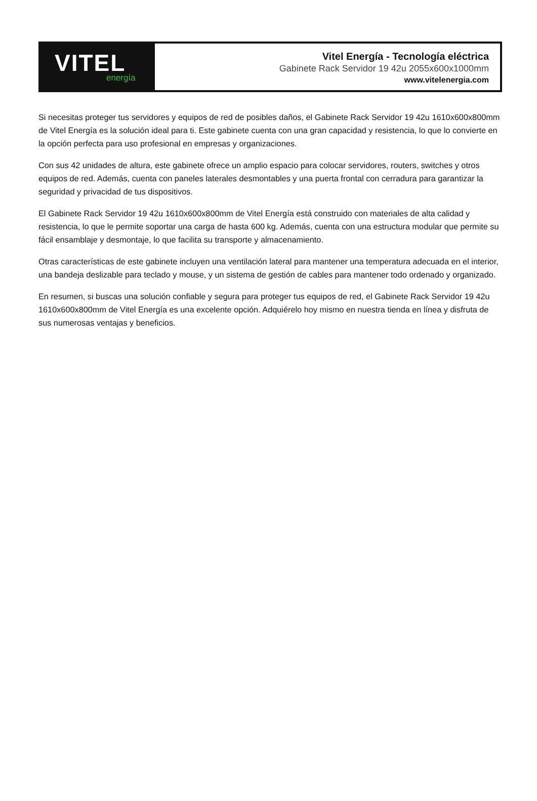VITEL
energía
Vitel Energía - Tecnología eléctrica
Gabinete Rack Servidor 19 42u 2055x600x1000mm
www.vitelenergia.com
Si necesitas proteger tus servidores y equipos de red de posibles daños, el Gabinete Rack Servidor 19 42u 1610x600x800mm de Vitel Energía es la solución ideal para ti. Este gabinete cuenta con una gran capacidad y resistencia, lo que lo convierte en la opción perfecta para uso profesional en empresas y organizaciones.
Con sus 42 unidades de altura, este gabinete ofrece un amplio espacio para colocar servidores, routers, switches y otros equipos de red. Además, cuenta con paneles laterales desmontables y una puerta frontal con cerradura para garantizar la seguridad y privacidad de tus dispositivos.
El Gabinete Rack Servidor 19 42u 1610x600x800mm de Vitel Energía está construido con materiales de alta calidad y resistencia, lo que le permite soportar una carga de hasta 600 kg. Además, cuenta con una estructura modular que permite su fácil ensamblaje y desmontaje, lo que facilita su transporte y almacenamiento.
Otras características de este gabinete incluyen una ventilación lateral para mantener una temperatura adecuada en el interior, una bandeja deslizable para teclado y mouse, y un sistema de gestión de cables para mantener todo ordenado y organizado.
En resumen, si buscas una solución confiable y segura para proteger tus equipos de red, el Gabinete Rack Servidor 19 42u 1610x600x800mm de Vitel Energía es una excelente opción. Adquiérelo hoy mismo en nuestra tienda en línea y disfruta de sus numerosas ventajas y beneficios.